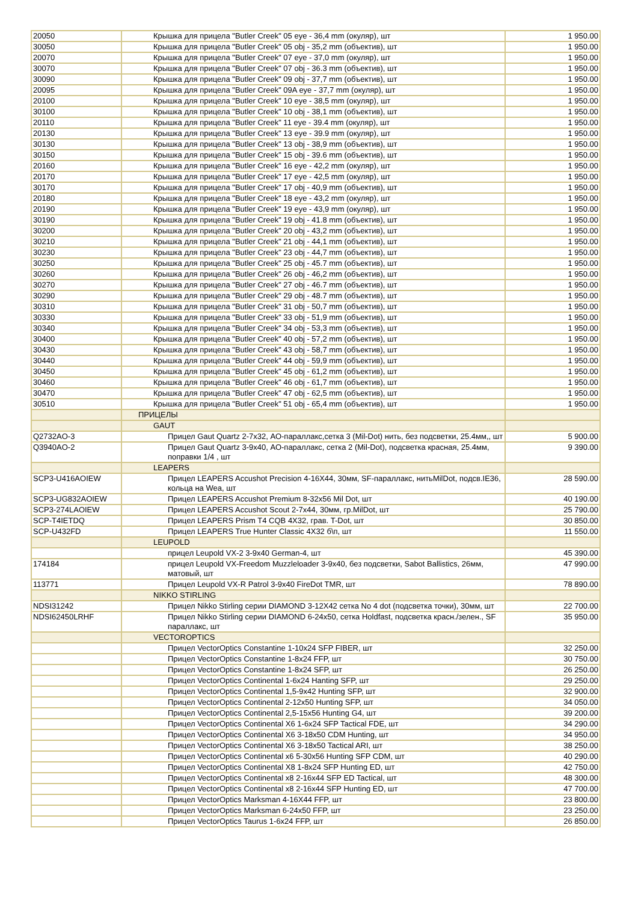| 20050 | Крышка для прицела "Butler Creek" 05 eye - 36,4 mm (окуляр), шт | 1 950.00 |
| 30050 | Крышка для прицела "Butler Creek" 05 obj - 35,2 mm (объектив), шт | 1 950.00 |
| 20070 | Крышка для прицела "Butler Creek" 07 eye - 37,0 mm (окуляр), шт | 1 950.00 |
| 30070 | Крышка для прицела "Butler Creek" 07 obj - 36.3 mm (объектив), шт | 1 950.00 |
| 30090 | Крышка для прицела "Butler Creek" 09 obj - 37,7 mm (объектив), шт | 1 950.00 |
| 20095 | Крышка для прицела "Butler Creek" 09A eye - 37,7 mm (окуляр), шт | 1 950.00 |
| 20100 | Крышка для прицела "Butler Creek" 10 eye - 38,5 mm (окуляр), шт | 1 950.00 |
| 30100 | Крышка для прицела "Butler Creek" 10 obj - 38,1 mm (объектив), шт | 1 950.00 |
| 20110 | Крышка для прицела "Butler Creek" 11 eye - 39.4 mm (окуляр), шт | 1 950.00 |
| 20130 | Крышка для прицела "Butler Creek" 13 eye - 39.9 mm (окуляр), шт | 1 950.00 |
| 30130 | Крышка для прицела "Butler Creek" 13 obj - 38,9 mm (объектив), шт | 1 950.00 |
| 30150 | Крышка для прицела "Butler Creek" 15 obj - 39.6 mm (объектив), шт | 1 950.00 |
| 20160 | Крышка для прицела "Butler Creek" 16 eye - 42,2 mm (окуляр), шт | 1 950.00 |
| 20170 | Крышка для прицела "Butler Creek" 17 eye - 42,5 mm (окуляр), шт | 1 950.00 |
| 30170 | Крышка для прицела "Butler Creek" 17 obj - 40,9 mm (объектив), шт | 1 950.00 |
| 20180 | Крышка для прицела "Butler Creek" 18 eye - 43,2 mm (окуляр), шт | 1 950.00 |
| 20190 | Крышка для прицела "Butler Creek" 19 eye - 43,9 mm (окуляр), шт | 1 950.00 |
| 30190 | Крышка для прицела "Butler Creek" 19 obj - 41.8 mm (объектив), шт | 1 950.00 |
| 30200 | Крышка для прицела "Butler Creek" 20 obj - 43,2 mm (объектив), шт | 1 950.00 |
| 30210 | Крышка для прицела "Butler Creek" 21 obj - 44,1 mm (объектив), шт | 1 950.00 |
| 30230 | Крышка для прицела "Butler Creek" 23 obj - 44,7 mm (объектив), шт | 1 950.00 |
| 30250 | Крышка для прицела "Butler Creek" 25 obj - 45.7 mm (объектив), шт | 1 950.00 |
| 30260 | Крышка для прицела "Butler Creek" 26 obj - 46,2 mm (объектив), шт | 1 950.00 |
| 30270 | Крышка для прицела "Butler Creek" 27 obj - 46.7 mm (объектив), шт | 1 950.00 |
| 30290 | Крышка для прицела "Butler Creek" 29 obj - 48.7 mm (объектив), шт | 1 950.00 |
| 30310 | Крышка для прицела "Butler Creek" 31 obj - 50,7 mm (объектив), шт | 1 950.00 |
| 30330 | Крышка для прицела "Butler Creek" 33 obj - 51,9 mm (объектив), шт | 1 950.00 |
| 30340 | Крышка для прицела "Butler Creek" 34 obj - 53,3 mm (объектив), шт | 1 950.00 |
| 30400 | Крышка для прицела "Butler Creek" 40 obj - 57,2 mm (объектив), шт | 1 950.00 |
| 30430 | Крышка для прицела "Butler Creek" 43 obj - 58,7 mm (объектив), шт | 1 950.00 |
| 30440 | Крышка для прицела "Butler Creek" 44 obj - 59,9 mm (объектив), шт | 1 950.00 |
| 30450 | Крышка для прицела "Butler Creek" 45 obj - 61,2 mm (объектив), шт | 1 950.00 |
| 30460 | Крышка для прицела "Butler Creek" 46 obj - 61,7 mm (объектив), шт | 1 950.00 |
| 30470 | Крышка для прицела "Butler Creek" 47 obj - 62,5 mm (объектив), шт | 1 950.00 |
| 30510 | Крышка для прицела "Butler Creek" 51 obj - 65,4 mm (объектив), шт | 1 950.00 |
| | ПРИЦЕЛЫ | |
| | GAUT | |
| Q2732AO-3 | Прицел Gaut Quartz 2-7x32, АО-параллакс,сетка 3 (Mil-Dot) нить, без подсветки, 25.4мм,, шт | 5 900.00 |
| Q3940AO-2 | Прицел Gaut Quartz 3-9x40, АО-параллакс, сетка 2 (Mil-Dot), подсветка красная, 25.4мм, поправки 1/4 , шт | 9 390.00 |
| | LEAPERS | |
| SCP3-U416AOIEW | Прицел LEAPERS Accushot Precision 4-16X44, 30мм, SF-параллакс, нитьMilDot, подсв.IE36, кольца на Wea, шт | 28 590.00 |
| SCP3-UG832AOIEW | Прицел LEAPERS Accushot Premium 8-32x56 Mil Dot, шт | 40 190.00 |
| SCP3-274LAOIEW | Прицел LEAPERS Accushot Scout 2-7x44, 30мм, гр.MilDot, шт | 25 790.00 |
| SCP-T4IETDQ | Прицел LEAPERS Prism T4 CQB 4X32, грав. T-Dot, шт | 30 850.00 |
| SCP-U432FD | Прицел LEAPERS True Hunter Classic 4X32 б\п, шт | 11 550.00 |
| | LEUPOLD | |
| | прицел Leupold VX-2 3-9x40 German-4, шт | 45 390.00 |
| 174184 | прицел Leupold VX-Freedom Muzzleloader 3-9x40, без подсветки, Sabot Ballistics, 26мм, матовый, шт | 47 990.00 |
| 113771 | Прицел Leupold VX-R Patrol 3-9x40 FireDot TMR, шт | 78 890.00 |
| | NIKKO STIRLING | |
| NDSI31242 | Прицел Nikko Stirling серии DIAMOND 3-12X42 сетка No 4 dot (подсветка точки), 30мм, шт | 22 700.00 |
| NDSI62450LRHF | Прицел Nikko Stirling серии DIAMOND 6-24x50, сетка Holdfast, подсветка красн./зелен., SF параллакс, шт | 35 950.00 |
| | VECTOROPTICS | |
| | Прицел VectorOptics Constantine 1-10x24 SFP FIBER, шт | 32 250.00 |
| | Прицел VectorOptics Constantine 1-8x24 FFP, шт | 30 750.00 |
| | Прицел VectorOptics Constantine 1-8x24 SFP, шт | 26 250.00 |
| | Прицел VectorOptics Continental 1-6x24 Hanting SFP, шт | 29 250.00 |
| | Прицел VectorOptics Continental 1,5-9x42 Hunting SFP, шт | 32 900.00 |
| | Прицел VectorOptics Continental 2-12x50 Hunting SFP, шт | 34 050.00 |
| | Прицел VectorOptics Continental 2,5-15x56 Hunting G4, шт | 39 200.00 |
| | Прицел VectorOptics Continental X6 1-6x24 SFP Tactical FDE, шт | 34 290.00 |
| | Прицел VectorOptics Continental X6 3-18x50 CDM Hunting, шт | 34 950.00 |
| | Прицел VectorOptics Continental X6 3-18x50 Tactical ARI, шт | 38 250.00 |
| | Прицел VectorOptics Continental x6 5-30x56 Hunting SFP CDM, шт | 40 290.00 |
| | Прицел VectorOptics Continental X8 1-8x24 SFP Hunting ED, шт | 42 750.00 |
| | Прицел VectorOptics Continental x8 2-16x44 SFP ED Tactical, шт | 48 300.00 |
| | Прицел VectorOptics Continental x8 2-16x44 SFP Hunting ED, шт | 47 700.00 |
| | Прицел VectorOptics Marksman 4-16X44 FFP, шт | 23 800.00 |
| | Прицел VectorOptics Marksman 6-24x50 FFP, шт | 23 250.00 |
| | Прицел VectorOptics Taurus 1-6x24 FFP, шт | 26 850.00 |